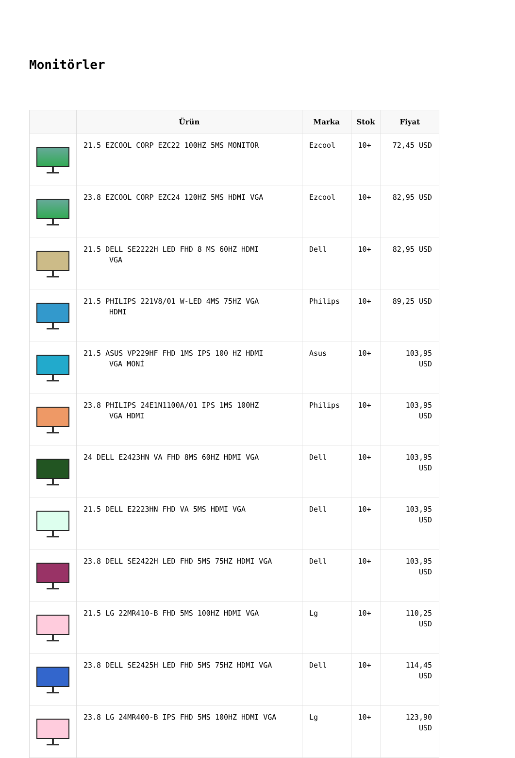Monitörler
| | Ürün | Marka | Stok | Fiyat |
| --- | --- | --- | --- | --- |
| | 21.5 EZCOOL CORP EZC22 100HZ 5MS MONITOR | Ezcool | 10+ | 72,45 USD |
| | 23.8 EZCOOL CORP EZC24 120HZ 5MS HDMI VGA | Ezcool | 10+ | 82,95 USD |
| | 21.5 DELL SE2222H LED FHD 8 MS 60HZ HDMI VGA | Dell | 10+ | 82,95 USD |
| | 21.5 PHILIPS 221V8/01 W-LED 4MS 75HZ VGA HDMI | Philips | 10+ | 89,25 USD |
| | 21.5 ASUS VP229HF FHD 1MS IPS 100 HZ HDMI VGA MONİ | Asus | 10+ | 103,95 USD |
| | 23.8 PHILIPS 24E1N1100A/01 IPS 1MS 100HZ VGA HDMI | Philips | 10+ | 103,95 USD |
| | 24 DELL E2423HN VA FHD 8MS 60HZ HDMI VGA | Dell | 10+ | 103,95 USD |
| | 21.5 DELL E2223HN FHD VA 5MS HDMI VGA | Dell | 10+ | 103,95 USD |
| | 23.8 DELL SE2422H LED FHD 5MS 75HZ HDMI VGA | Dell | 10+ | 103,95 USD |
| | 21.5 LG 22MR410-B FHD 5MS 100HZ HDMI VGA | Lg | 10+ | 110,25 USD |
| | 23.8 DELL SE2425H LED FHD 5MS 75HZ HDMI VGA | Dell | 10+ | 114,45 USD |
| | 23.8 LG 24MR400-B IPS FHD 5MS 100HZ HDMI VGA | Lg | 10+ | 123,90 USD |